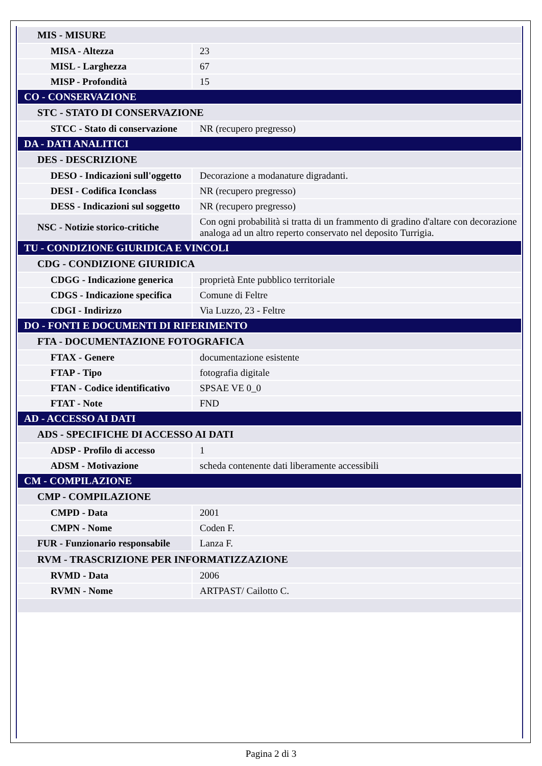| MIS - MISURE | |
| MISA - Altezza | 23 |
| MISL - Larghezza | 67 |
| MISP - Profondità | 15 |
| CO - CONSERVAZIONE | |
| STC - STATO DI CONSERVAZIONE | |
| STCC - Stato di conservazione | NR (recupero pregresso) |
| DA - DATI ANALITICI | |
| DES - DESCRIZIONE | |
| DESO - Indicazioni sull'oggetto | Decorazione a modanature digradanti. |
| DESI - Codifica Iconclass | NR (recupero pregresso) |
| DESS - Indicazioni sul soggetto | NR (recupero pregresso) |
| NSC - Notizie storico-critiche | Con ogni probabilità si tratta di un frammento di gradino d'altare con decorazione analoga ad un altro reperto conservato nel deposito Turrigia. |
| TU - CONDIZIONE GIURIDICA E VINCOLI | |
| CDG - CONDIZIONE GIURIDICA | |
| CDGG - Indicazione generica | proprietà Ente pubblico territoriale |
| CDGS - Indicazione specifica | Comune di Feltre |
| CDGI - Indirizzo | Via Luzzo, 23 - Feltre |
| DO - FONTI E DOCUMENTI DI RIFERIMENTO | |
| FTA - DOCUMENTAZIONE FOTOGRAFICA | |
| FTAX - Genere | documentazione esistente |
| FTAP - Tipo | fotografia digitale |
| FTAN - Codice identificativo | SPSAE VE 0_0 |
| FTAT - Note | FND |
| AD - ACCESSO AI DATI | |
| ADS - SPECIFICHE DI ACCESSO AI DATI | |
| ADSP - Profilo di accesso | 1 |
| ADSM - Motivazione | scheda contenente dati liberamente accessibili |
| CM - COMPILAZIONE | |
| CMP - COMPILAZIONE | |
| CMPD - Data | 2001 |
| CMPN - Nome | Coden F. |
| FUR - Funzionario responsabile | Lanza F. |
| RVM - TRASCRIZIONE PER INFORMATIZZAZIONE | |
| RVMD - Data | 2006 |
| RVMN - Nome | ARTPAST/ Cailotto C. |
Pagina 2 di 3